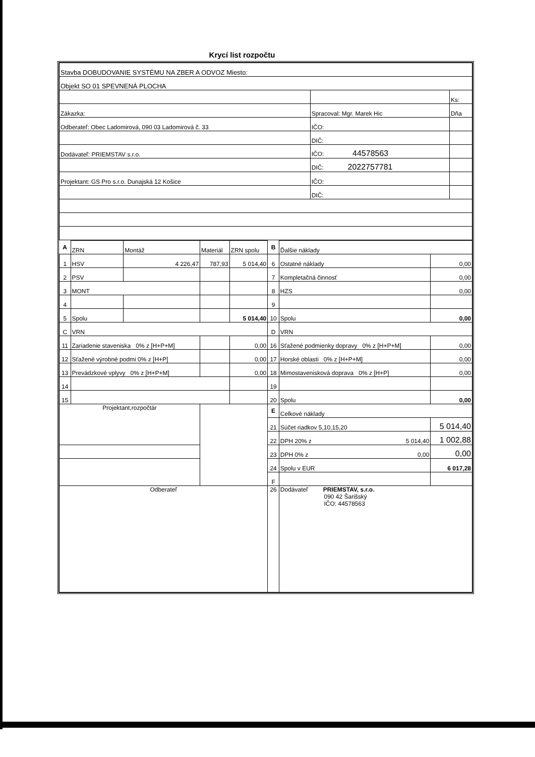Krycí list rozpočtu
| Stavba DOBUDOVANIE SYSTÉMU NA ZBER A ODVOZ Miesto: | | |
| Objekt SO 01 SPEVNENÁ PLOCHA | | |
| | | Ks: |
| Zákazka: | Spracoval: Mgr. Marek Hic | Dňa |
| Odberateľ: Obec Ladomirová, 090 03 Ladomirová č. 33 | IČO: | |
| | DIČ: | |
| Dodávateľ: PRIEMSTAV s.r.o. | IČO: 44578563 | |
| | DIČ: 2022757781 | |
| Projektant: GS Pro s.r.o. Dunajská 12 Košice | IČO: | |
| | DIČ: | |
| A | ZRN | Montáž | Materiál | ZRN spolu | B | Ďalšie náklady | |
| 1 | HSV | 4 226,47 | 787,93 | 5 014,40 | 6 | Ostatné náklady | 0,00 |
| 2 | PSV | | | | 7 | Kompletačná činnosť | 0,00 |
| 3 | MONT | | | | 8 | HZS | 0,00 |
| 4 | | | | | 9 | | |
| 5 | Spolu | | | 5 014,40 | 10 | Spolu | 0,00 |
| C | VRN | | | | D | VRN | |
| 11 | Zariadenie staveniska 0% z [H+P+M] | | | 0,00 | 16 | Sťažené podmienky dopravy 0% z [H+P+M] | 0,00 |
| 12 | Sťažené výrobné podmi 0% z [H+P] | | | 0,00 | 17 | Horské oblasti 0% z [H+P+M] | 0,00 |
| 13 | Prevádzkové vplyvy 0% z [H+P+M] | | | 0,00 | 18 | Mimostavenisková doprava 0% z [H+P] | 0,00 |
| 14 | | | | | 19 | | |
| 15 | | | | | 20 | Spolu | 0,00 |
| Projektant,rozpočtár | | | | | E | Celkové náklady | |
| | | | | | 21 | Súčet riadkov 5,10,15,20 | 5 014,40 |
| | | | | | 22 | DPH 20% z 5 014,40 | 1 002,88 |
| | | | | | 23 | DPH 0% z 0,00 | 0,00 |
| | | | | | 24 | Spolu v EUR | 6 017,28 |
| | | | | | F | | |
| Odberateľ | | | | | 26 | Dodávateľ PRIEMSTAV, s.r.o. 090 42 Šarišský IČO: 44578563 | |